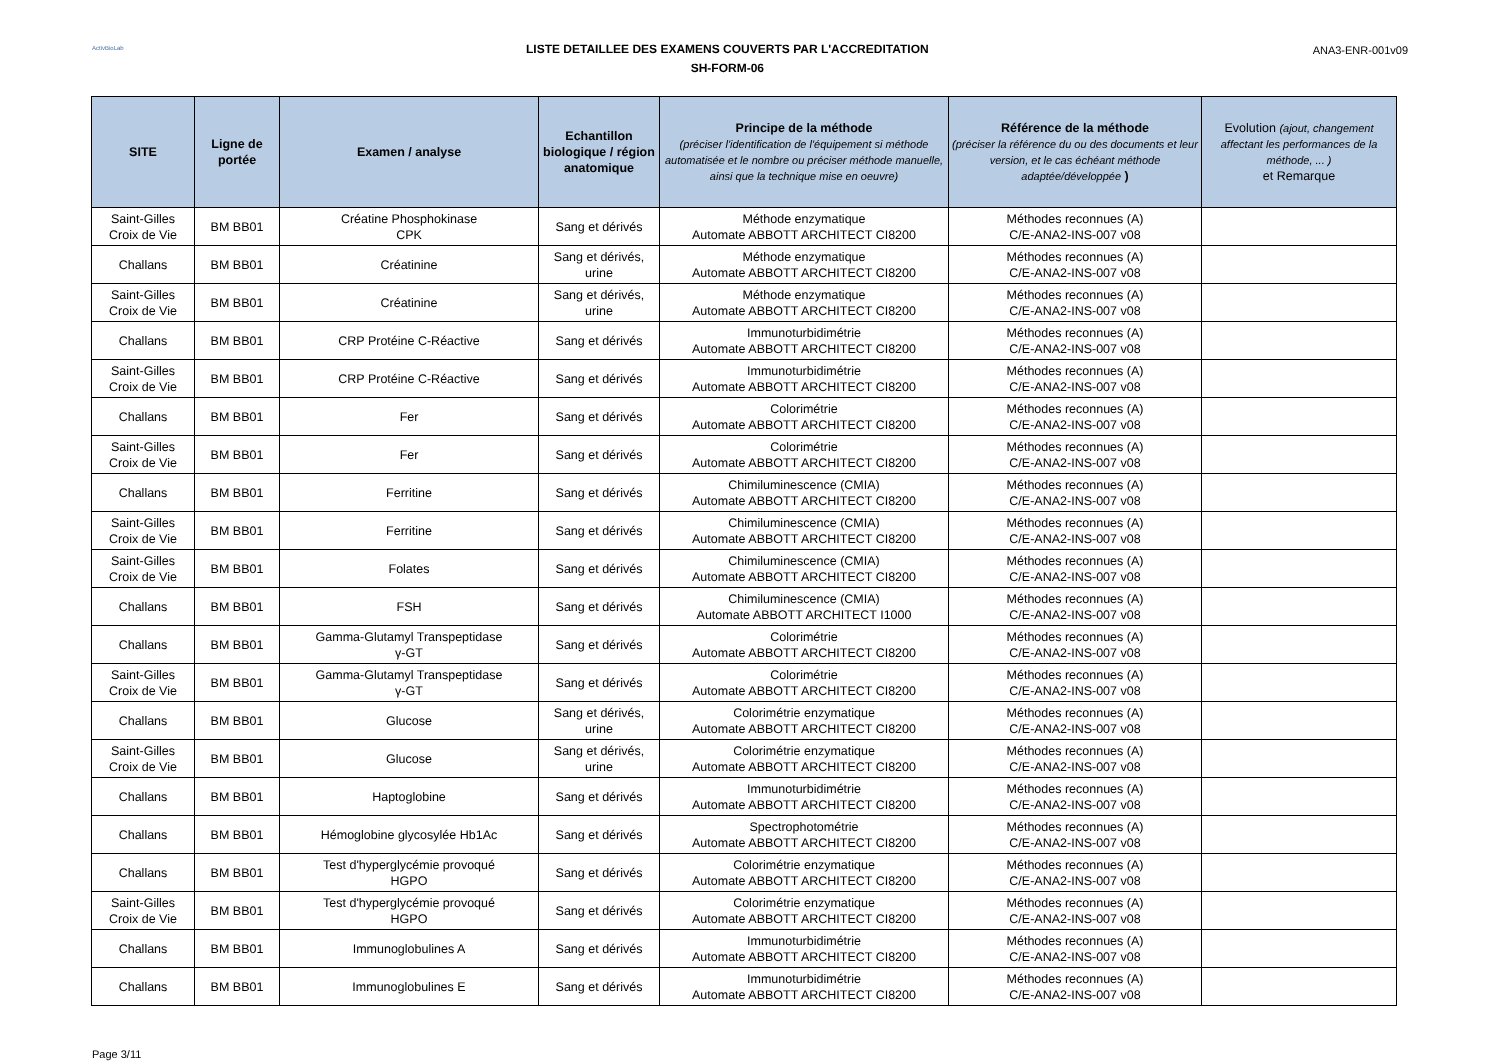ActivBioLab
LISTE DETAILLEE DES EXAMENS COUVERTS PAR L'ACCREDITATION
SH-FORM-06
ANA3-ENR-001v09
| SITE | Ligne de portée | Examen / analyse | Echantillon biologique / région anatomique | Principe de la méthode (préciser l'identification de l'équipement si méthode automatisée et le nombre ou préciser méthode manuelle, ainsi que la technique mise en oeuvre) | Référence de la méthode (préciser la référence du ou des documents et leur version, et le cas échéant méthode adaptée/développée ) | Evolution (ajout, changement affectant les performances de la méthode, ... ) et Remarque |
| --- | --- | --- | --- | --- | --- | --- |
| Saint-Gilles Croix de Vie | BM BB01 | Créatine Phosphokinase CPK | Sang et dérivés | Méthode enzymatique Automate ABBOTT ARCHITECT CI8200 | Méthodes reconnues (A) C/E-ANA2-INS-007 v08 | |
| Challans | BM BB01 | Créatinine | Sang et dérivés, urine | Méthode enzymatique Automate ABBOTT ARCHITECT CI8200 | Méthodes reconnues (A) C/E-ANA2-INS-007 v08 | |
| Saint-Gilles Croix de Vie | BM BB01 | Créatinine | Sang et dérivés, urine | Méthode enzymatique Automate ABBOTT ARCHITECT CI8200 | Méthodes reconnues (A) C/E-ANA2-INS-007 v08 | |
| Challans | BM BB01 | CRP Protéine C-Réactive | Sang et dérivés | Immunoturbidimétrie Automate ABBOTT ARCHITECT CI8200 | Méthodes reconnues (A) C/E-ANA2-INS-007 v08 | |
| Saint-Gilles Croix de Vie | BM BB01 | CRP Protéine C-Réactive | Sang et dérivés | Immunoturbidimétrie Automate ABBOTT ARCHITECT CI8200 | Méthodes reconnues (A) C/E-ANA2-INS-007 v08 | |
| Challans | BM BB01 | Fer | Sang et dérivés | Colorimétrie Automate ABBOTT ARCHITECT CI8200 | Méthodes reconnues (A) C/E-ANA2-INS-007 v08 | |
| Saint-Gilles Croix de Vie | BM BB01 | Fer | Sang et dérivés | Colorimétrie Automate ABBOTT ARCHITECT CI8200 | Méthodes reconnues (A) C/E-ANA2-INS-007 v08 | |
| Challans | BM BB01 | Ferritine | Sang et dérivés | Chimiluminescence (CMIA) Automate ABBOTT ARCHITECT CI8200 | Méthodes reconnues (A) C/E-ANA2-INS-007 v08 | |
| Saint-Gilles Croix de Vie | BM BB01 | Ferritine | Sang et dérivés | Chimiluminescence (CMIA) Automate ABBOTT ARCHITECT CI8200 | Méthodes reconnues (A) C/E-ANA2-INS-007 v08 | |
| Saint-Gilles Croix de Vie | BM BB01 | Folates | Sang et dérivés | Chimiluminescence (CMIA) Automate ABBOTT ARCHITECT CI8200 | Méthodes reconnues (A) C/E-ANA2-INS-007 v08 | |
| Challans | BM BB01 | FSH | Sang et dérivés | Chimiluminescence (CMIA) Automate ABBOTT ARCHITECT I1000 | Méthodes reconnues (A) C/E-ANA2-INS-007 v08 | |
| Challans | BM BB01 | Gamma-Glutamyl Transpeptidase γ-GT | Sang et dérivés | Colorimétrie Automate ABBOTT ARCHITECT CI8200 | Méthodes reconnues (A) C/E-ANA2-INS-007 v08 | |
| Saint-Gilles Croix de Vie | BM BB01 | Gamma-Glutamyl Transpeptidase γ-GT | Sang et dérivés | Colorimétrie Automate ABBOTT ARCHITECT CI8200 | Méthodes reconnues (A) C/E-ANA2-INS-007 v08 | |
| Challans | BM BB01 | Glucose | Sang et dérivés, urine | Colorimétrie enzymatique Automate ABBOTT ARCHITECT CI8200 | Méthodes reconnues (A) C/E-ANA2-INS-007 v08 | |
| Saint-Gilles Croix de Vie | BM BB01 | Glucose | Sang et dérivés, urine | Colorimétrie enzymatique Automate ABBOTT ARCHITECT CI8200 | Méthodes reconnues (A) C/E-ANA2-INS-007 v08 | |
| Challans | BM BB01 | Haptoglobine | Sang et dérivés | Immunoturbidimétrie Automate ABBOTT ARCHITECT CI8200 | Méthodes reconnues (A) C/E-ANA2-INS-007 v08 | |
| Challans | BM BB01 | Hémoglobine glycosylée Hb1Ac | Sang et dérivés | Spectrophotométrie Automate ABBOTT ARCHITECT CI8200 | Méthodes reconnues (A) C/E-ANA2-INS-007 v08 | |
| Challans | BM BB01 | Test d'hyperglycémie provoqué HGPO | Sang et dérivés | Colorimétrie enzymatique Automate ABBOTT ARCHITECT CI8200 | Méthodes reconnues (A) C/E-ANA2-INS-007 v08 | |
| Saint-Gilles Croix de Vie | BM BB01 | Test d'hyperglycémie provoqué HGPO | Sang et dérivés | Colorimétrie enzymatique Automate ABBOTT ARCHITECT CI8200 | Méthodes reconnues (A) C/E-ANA2-INS-007 v08 | |
| Challans | BM BB01 | Immunoglobulines A | Sang et dérivés | Immunoturbidimétrie Automate ABBOTT ARCHITECT CI8200 | Méthodes reconnues (A) C/E-ANA2-INS-007 v08 | |
| Challans | BM BB01 | Immunoglobulines E | Sang et dérivés | Immunoturbidimétrie Automate ABBOTT ARCHITECT CI8200 | Méthodes reconnues (A) C/E-ANA2-INS-007 v08 | |
Page 3/11